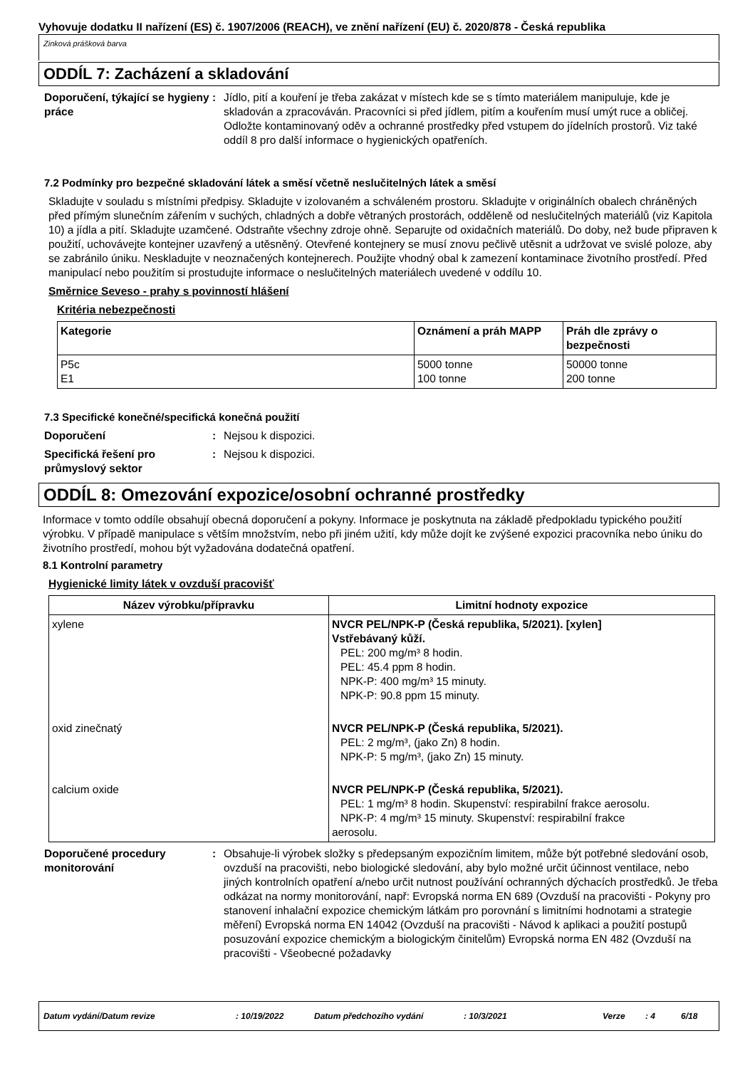Vyhovuje dodatku II nařízení (ES) č. 1907/2006 (REACH), ve znění nařízení (EU) č. 2020/878 - Česká republika
Zinková prášková barva
ODDÍL 7: Zacházení a skladování
Doporučení, týkající se hygieny práce
: Jídlo, pití a kouření je třeba zakázat v místech kde se s tímto materiálem manipuluje, kde je skladován a zpracováván. Pracovníci si před jídlem, pitím a kouřením musí umýt ruce a obličej. Odložte kontaminovaný oděv a ochranné prostředky před vstupem do jídelních prostorů. Viz také oddíl 8 pro další informace o hygienických opatřeních.
7.2 Podmínky pro bezpečné skladování látek a směsí včetně neslučitelných látek a směsí
Skladujte v souladu s místními předpisy. Skladujte v izolovaném a schváleném prostoru. Skladujte v originálních obalech chráněných před přímým slunečním zářením v suchých, chladných a dobře větraných prostorách, odděleně od neslučitelných materiálů (viz Kapitola 10) a jídla a pití. Skladujte uzamčené. Odstraňte všechny zdroje ohně. Separujte od oxidačních materiálů. Do doby, než bude připraven k použití, uchovávejte kontejner uzavřený a utěsněný. Otevřené kontejnery se musí znovu pečlivě utěsnit a udržovat ve svislé poloze, aby se zabránilo úniku. Neskladujte v neoznačených kontejnerech. Použijte vhodný obal k zamezení kontaminace životního prostředí. Před manipulací nebo použitím si prostudujte informace o neslučitelných materiálech uvedené v oddílu 10.
Směrnice Seveso - prahy s povinností hlášení
Kritéria nebezpečnosti
| Kategorie | Oznámení a práh MAPP | Práh dle zprávy o bezpečnosti |
| --- | --- | --- |
| P5c E1 | 5000 tonne 100 tonne | 50000 tonne 200 tonne |
7.3 Specifické konečné/specifická konečná použití
Doporučení : Nejsou k dispozici.
Specifická řešení pro průmyslový sektor
: Nejsou k dispozici.
ODDÍL 8: Omezování expozice/osobní ochranné prostředky
Informace v tomto oddíle obsahují obecná doporučení a pokyny. Informace je poskytnuta na základě předpokladu typického použití výrobku. V případě manipulace s větším množstvím, nebo při jiném užití, kdy může dojít ke zvýšené expozici pracovníka nebo úniku do životního prostředí, mohou být vyžadována dodatečná opatření.
8.1 Kontrolní parametry
Hygienické limity látek v ovzduší pracovišť
| Název výrobku/přípravku | Limitní hodnoty expozice |
| --- | --- |
| xylene | NVCR PEL/NPK-P (Česká republika, 5/2021). [xylen] Vstřebávaný kůží. PEL: 200 mg/m³ 8 hodin. PEL: 45.4 ppm 8 hodin. NPK-P: 400 mg/m³ 15 minuty. NPK-P: 90.8 ppm 15 minuty. |
| oxid zinečnatý | NVCR PEL/NPK-P (Česká republika, 5/2021). PEL: 2 mg/m³, (jako Zn) 8 hodin. NPK-P: 5 mg/m³, (jako Zn) 15 minuty. |
| calcium oxide | NVCR PEL/NPK-P (Česká republika, 5/2021). PEL: 1 mg/m³ 8 hodin. Skupenství: respirabilní frakce aerosolu. NPK-P: 4 mg/m³ 15 minuty. Skupenství: respirabilní frakce aerosolu. |
Doporučené procedury monitorování
: Obsahuje-li výrobek složky s předepsaným expozičním limitem, může být potřebné sledování osob, ovzduší na pracovišti, nebo biologické sledování, aby bylo možné určit účinnost ventilace, nebo jiných kontrolních opatření a/nebo určit nutnost používání ochranných dýchacích prostředků. Je třeba odkázat na normy monitorování, např: Evropská norma EN 689 (Ovzduší na pracovišti - Pokyny pro stanovení inhalační expozice chemickým látkám pro porovnání s limitními hodnotami a strategie měření) Evropská norma EN 14042 (Ovzduší na pracovišti - Návod k aplikaci a použití postupů posuzování expozice chemickým a biologickým činitelům) Evropská norma EN 482 (Ovzduší na pracovišti - Všeobecné požadavky
Datum vydání/Datum revize: 10/19/2022 Datum předchozího vydání: 10/3/2021 Verze: 4 6/18